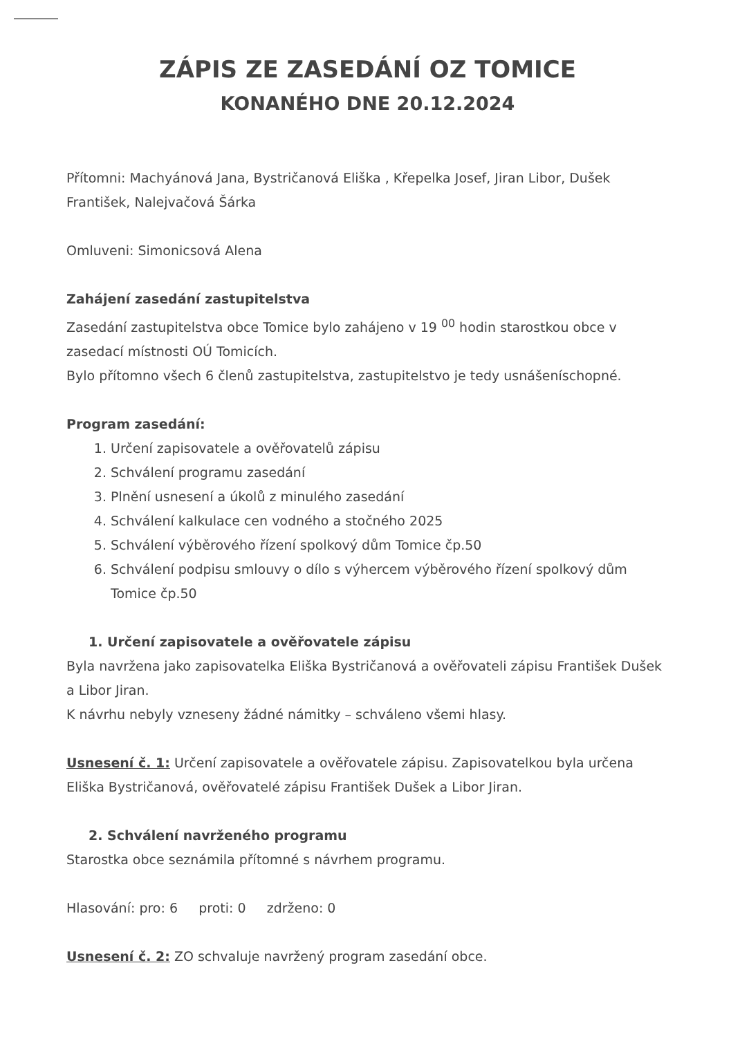ZÁPIS ZE ZASEDÁNÍ OZ TOMICE
KONANÉHO DNE 20.12.2024
Přítomni: Machyánová Jana, Bystričanová Eliška , Křepelka Josef, Jiran Libor, Dušek František, Nalejvačová Šárka
Omluveni: Simonicsová Alena
Zahájení zasedání zastupitelstva
Zasedání zastupitelstva obce Tomice bylo zahájeno v 19 <sup>00</sup> hodin starostkou obce v zasedací místnosti OÚ Tomicích.
Bylo přítomno všech 6 členů zastupitelstva, zastupitelstvo je tedy usnášeníschopné.
Program zasedání:
1. Určení zapisovatele a ověřovatelů zápisu
2. Schválení programu zasedání
3. Plnění usnesení a úkolů z minulého zasedání
4. Schválení kalkulace cen vodného a stočného 2025
5. Schválení výběrového řízení spolkový dům Tomice čp.50
6. Schválení podpisu smlouvy o dílo s výhercem výběrového řízení spolkový dům Tomice čp.50
1. Určení zapisovatele a ověřovatele zápisu
Byla navržena jako zapisovatelka Eliška Bystričanová a ověřovateli zápisu František Dušek a Libor Jiran.
K návrhu nebyly vzneseny žádné námitky – schváleno všemi hlasy.
Usnesení č. 1: Určení zapisovatele a ověřovatele zápisu. Zapisovatelkou byla určena Eliška Bystričanová, ověřovatelé zápisu František Dušek a Libor Jiran.
2. Schválení navrženého programu
Starostka obce seznámila přítomné s návrhem programu.
Hlasování: pro: 6 proti: 0 zdrženo: 0
Usnesení č. 2: ZO schvaluje navržený program zasedání obce.